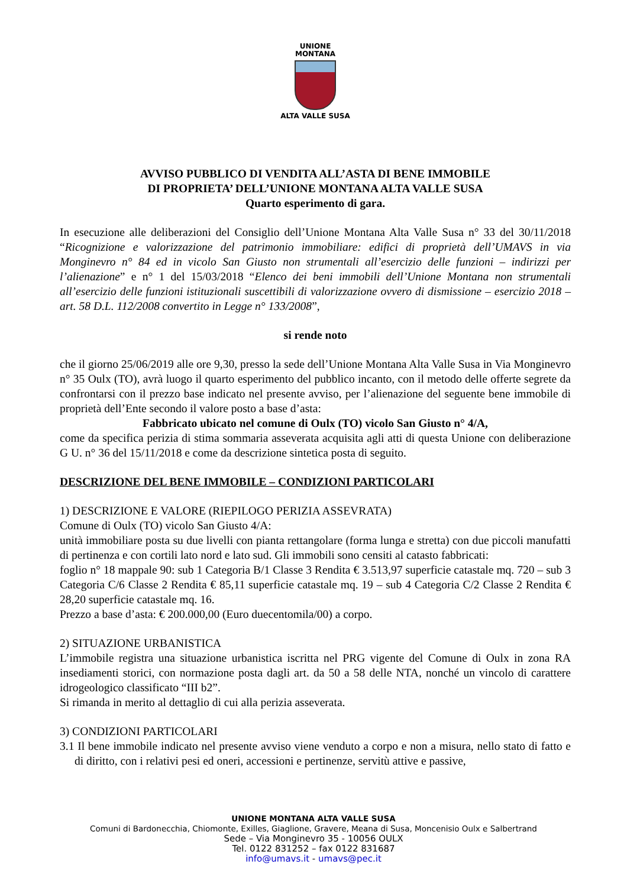UNIONE
MONTANA
ALTA VALLE SUSA
AVVISO PUBBLICO DI VENDITA ALL’ASTA DI BENE IMMOBILE
DI PROPRIETA’ DELL’UNIONE MONTANA ALTA VALLE SUSA
Quarto esperimento di gara.
In esecuzione alle deliberazioni del Consiglio dell’Unione Montana Alta Valle Susa n° 33 del 30/11/2018 “Ricognizione e valorizzazione del patrimonio immobiliare: edifici di proprietà dell’UMAVS in via Monginevro n° 84 ed in vicolo San Giusto non strumentali all’esercizio delle funzioni – indirizzi per l’alienazione” e n° 1 del 15/03/2018 “Elenco dei beni immobili dell’Unione Montana non strumentali all’esercizio delle funzioni istituzionali suscettibili di valorizzazione ovvero di dismissione – esercizio 2018 – art. 58 D.L. 112/2008 convertito in Legge n° 133/2008”,
si rende noto
che il giorno 25/06/2019 alle ore 9,30, presso la sede dell’Unione Montana Alta Valle Susa in Via Monginevro n° 35 Oulx (TO), avrà luogo il quarto esperimento del pubblico incanto, con il metodo delle offerte segrete da confrontarsi con il prezzo base indicato nel presente avviso, per l’alienazione del seguente bene immobile di proprietà dell’Ente secondo il valore posto a base d’asta:
Fabbricato ubicato nel comune di Oulx (TO) vicolo San Giusto n° 4/A,
come da specifica perizia di stima sommaria asseverata acquisita agli atti di questa Unione con deliberazione G U. n° 36 del 15/11/2018 e come da descrizione sintetica posta di seguito.
DESCRIZIONE DEL BENE IMMOBILE – CONDIZIONI PARTICOLARI
1) DESCRIZIONE E VALORE (RIEPILOGO PERIZIA ASSEVRATA)
Comune di Oulx (TO) vicolo San Giusto 4/A:
unità immobiliare posta su due livelli con pianta rettangolare (forma lunga e stretta) con due piccoli manufatti di pertinenza e con cortili lato nord e lato sud. Gli immobili sono censiti al catasto fabbricati:
foglio n° 18 mappale 90: sub 1 Categoria B/1 Classe 3 Rendita € 3.513,97 superficie catastale mq. 720 – sub 3 Categoria C/6 Classe 2 Rendita € 85,11 superficie catastale mq. 19 – sub 4 Categoria C/2 Classe 2 Rendita € 28,20 superficie catastale mq. 16.
Prezzo a base d’asta: € 200.000,00 (Euro duecentomila/00) a corpo.
2) SITUAZIONE URBANISTICA
L’immobile registra una situazione urbanistica iscritta nel PRG vigente del Comune di Oulx in zona RA insediamenti storici, con normazione posta dagli art. da 50 a 58 delle NTA, nonché un vincolo di carattere idrogeologico classificato “III b2”.
Si rimanda in merito al dettaglio di cui alla perizia asseverata.
3) CONDIZIONI PARTICOLARI
3.1 Il bene immobile indicato nel presente avviso viene venduto a corpo e non a misura, nello stato di fatto e di diritto, con i relativi pesi ed oneri, accessioni e pertinenze, servitù attive e passive,
UNIONE MONTANA ALTA VALLE SUSA
Comuni di Bardonecchia, Chiomonte, Exilles, Giaglione, Gravere, Meana di Susa, Moncenisio Oulx e Salbertrand
Sede – Via Monginevro 35 - 10056 OULX
Tel. 0122 831252 – fax 0122 831687
info@umavs.it - umavs@pec.it